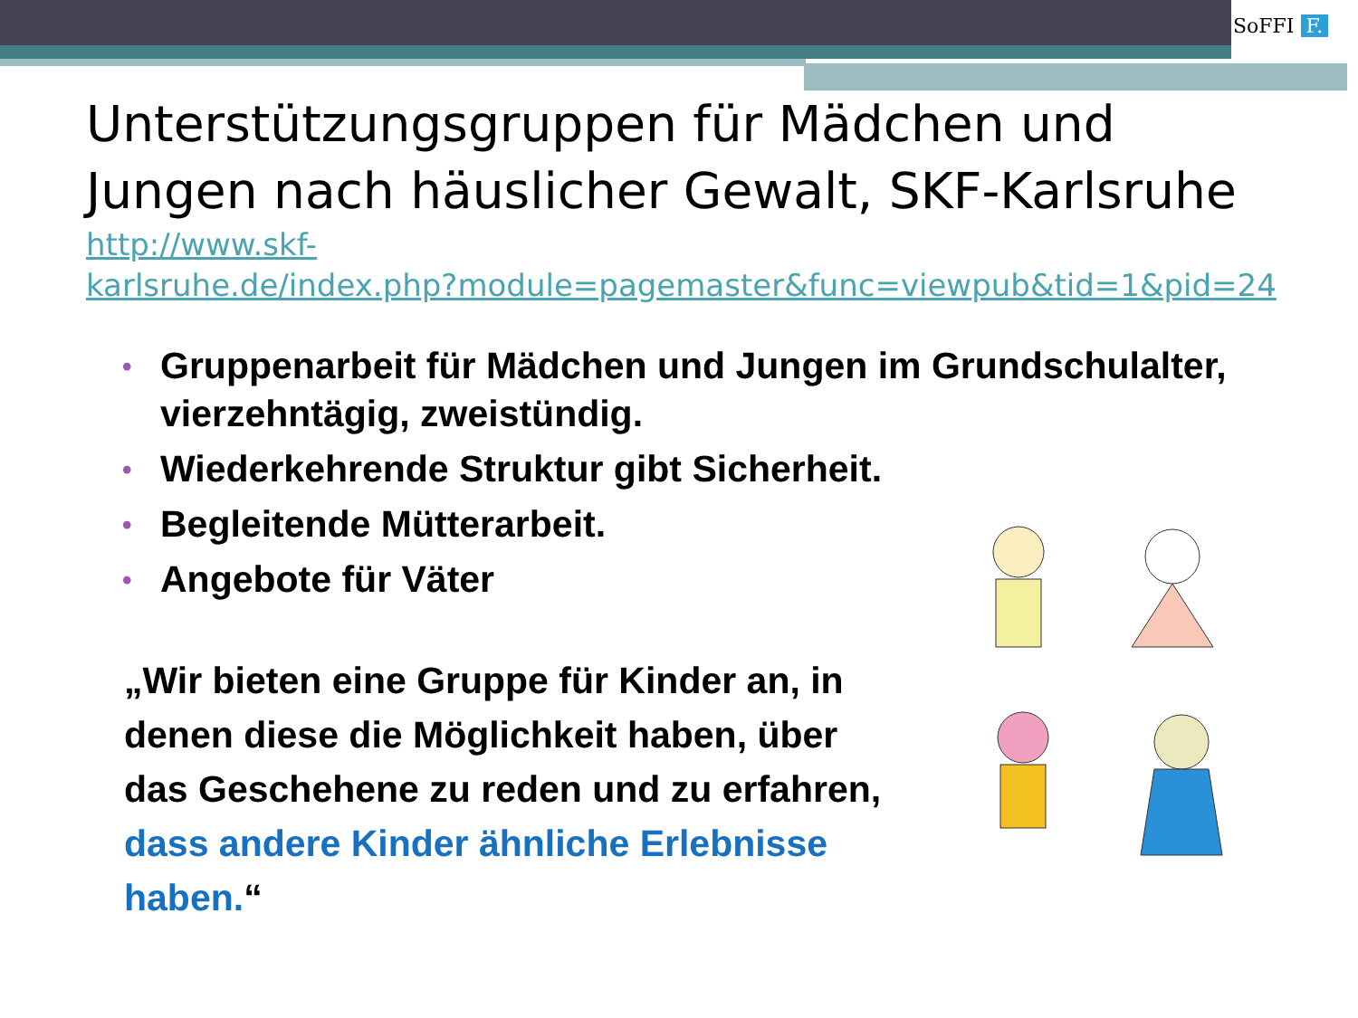SoFFI F.
Unterstützungsgruppen für Mädchen und Jungen nach häuslicher Gewalt, SKF-Karlsruhe
http://www.skf-
karlsruhe.de/index.php?module=pagemaster&func=viewpub&tid=1&pid=24
• Gruppenarbeit für Mädchen und Jungen im Grundschulalter, vierzehntägig, zweistündig.
• Wiederkehrende Struktur gibt Sicherheit.
• Begleitende Mütterarbeit.
• Angebote für Väter
„Wir bieten eine Gruppe für Kinder an, in denen diese die Möglichkeit haben, über das Geschehene zu reden und zu erfahren, dass andere Kinder ähnliche Erlebnisse haben.“